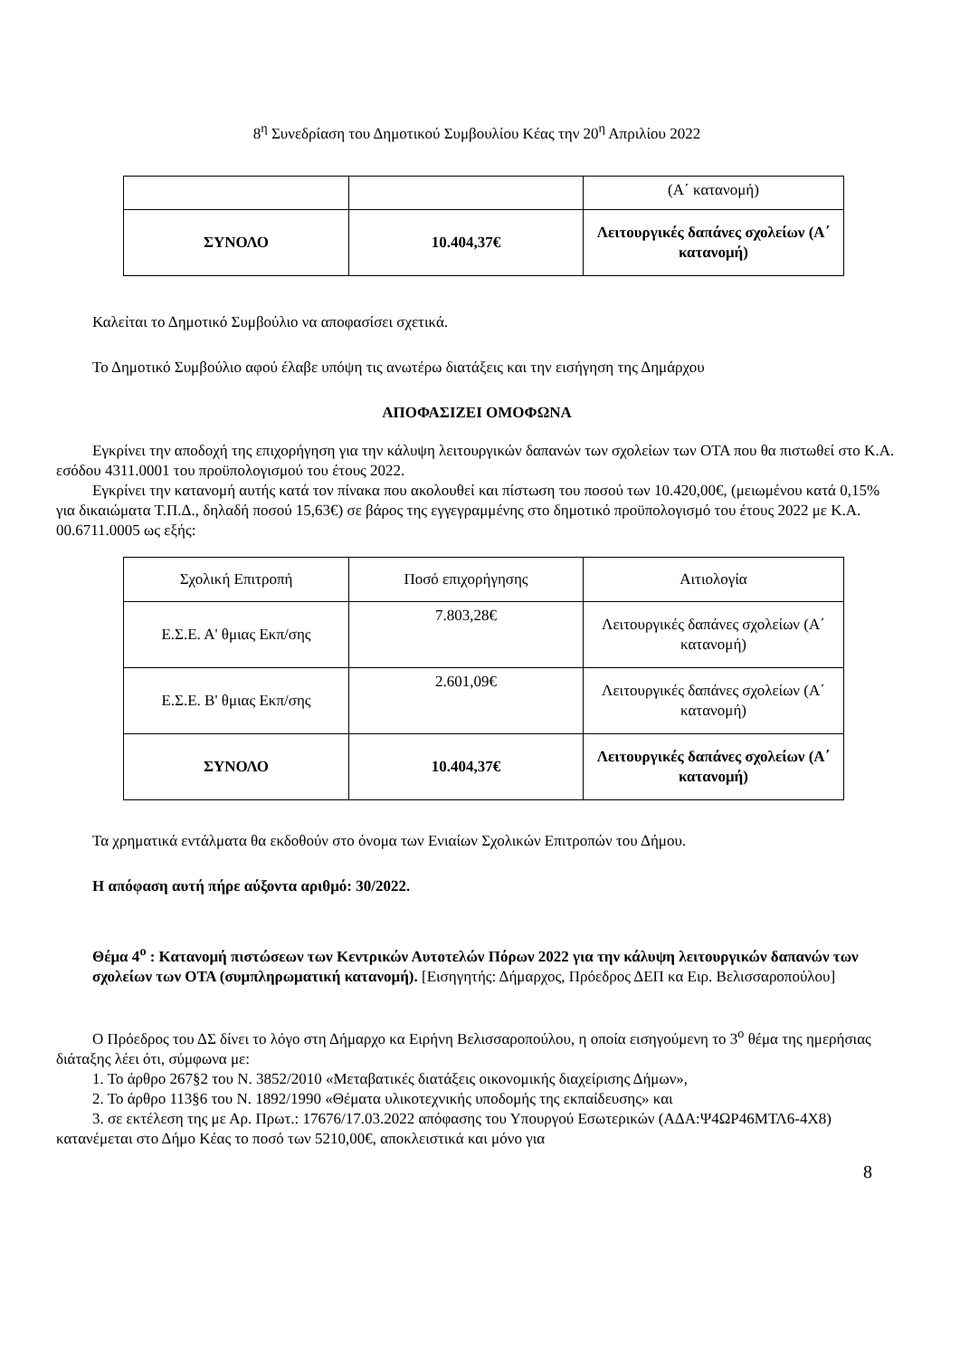8<sup>η</sup> Συνεδρίαση του Δημοτικού Συμβουλίου Κέας την 20<sup>η</sup> Απριλίου 2022
| | | (Α΄ κατανομή) |
| ΣΥΝΟΛΟ | 10.404,37€ | Λειτουργικές δαπάνες σχολείων (Α΄ κατανομή) |
Καλείται το Δημοτικό Συμβούλιο να αποφασίσει σχετικά.
Το Δημοτικό Συμβούλιο αφού έλαβε υπόψη τις ανωτέρω διατάξεις και την εισήγηση της Δημάρχου
ΑΠΟΦΑΣΙΖΕΙ ΟΜΟΦΩΝΑ
Εγκρίνει την αποδοχή της επιχορήγηση για την κάλυψη λειτουργικών δαπανών των σχολείων των ΟΤΑ που θα πιστωθεί στο Κ.Α. εσόδου 4311.0001 του προϋπολογισμού του έτους 2022.
Εγκρίνει την κατανομή αυτής κατά τον πίνακα που ακολουθεί και πίστωση του ποσού των 10.420,00€, (μειωμένου κατά 0,15% για δικαιώματα Τ.Π.Δ., δηλαδή ποσού 15,63€) σε βάρος της εγγεγραμμένης στο δημοτικό προϋπολογισμό του έτους 2022 με Κ.Α. 00.6711.0005 ως εξής:
| Σχολική Επιτροπή | Ποσό επιχορήγησης | Αιτιολογία |
| Ε.Σ.Ε. Α' θμιας Εκπ/σης | 7.803,28€ | Λειτουργικές δαπάνες σχολείων (Α΄ κατανομή) |
| Ε.Σ.Ε. Β' θμιας Εκπ/σης | 2.601,09€ | Λειτουργικές δαπάνες σχολείων (Α΄ κατανομή) |
| ΣΥΝΟΛΟ | 10.404,37€ | Λειτουργικές δαπάνες σχολείων (Α΄ κατανομή) |
Τα χρηματικά εντάλματα θα εκδοθούν στο όνομα των Ενιαίων Σχολικών Επιτροπών του Δήμου.
Η απόφαση αυτή πήρε αύξοντα αριθμό: 30/2022.
Θέμα 4<sup>ο</sup> : Κατανομή πιστώσεων των Κεντρικών Αυτοτελών Πόρων 2022 για την κάλυψη λειτουργικών δαπανών των σχολείων των ΟΤΑ (συμπληρωματική κατανομή). [Εισηγητής: Δήμαρχος, Πρόεδρος ΔΕΠ κα Ειρ. Βελισσαροπούλου]
Ο Πρόεδρος του ΔΣ δίνει το λόγο στη Δήμαρχο κα Ειρήνη Βελισσαροπούλου, η οποία εισηγούμενη το 3<sup>ο</sup> θέμα της ημερήσιας διάταξης λέει ότι, σύμφωνα με:
1. Το άρθρο 267§2 του Ν. 3852/2010 «Μεταβατικές διατάξεις οικονομικής διαχείρισης Δήμων»,
2. Το άρθρο 113§6 του Ν. 1892/1990 «Θέματα υλικοτεχνικής υποδομής της εκπαίδευσης» και
3. σε εκτέλεση της με Αρ. Πρωτ.: 17676/17.03.2022 απόφασης του Υπουργού Εσωτερικών (ΑΔΑ:Ψ4ΩΡ46ΜΤΛ6-4Χ8) κατανέμεται στο Δήμο Κέας το ποσό των 5210,00€, αποκλειστικά και μόνο για
8